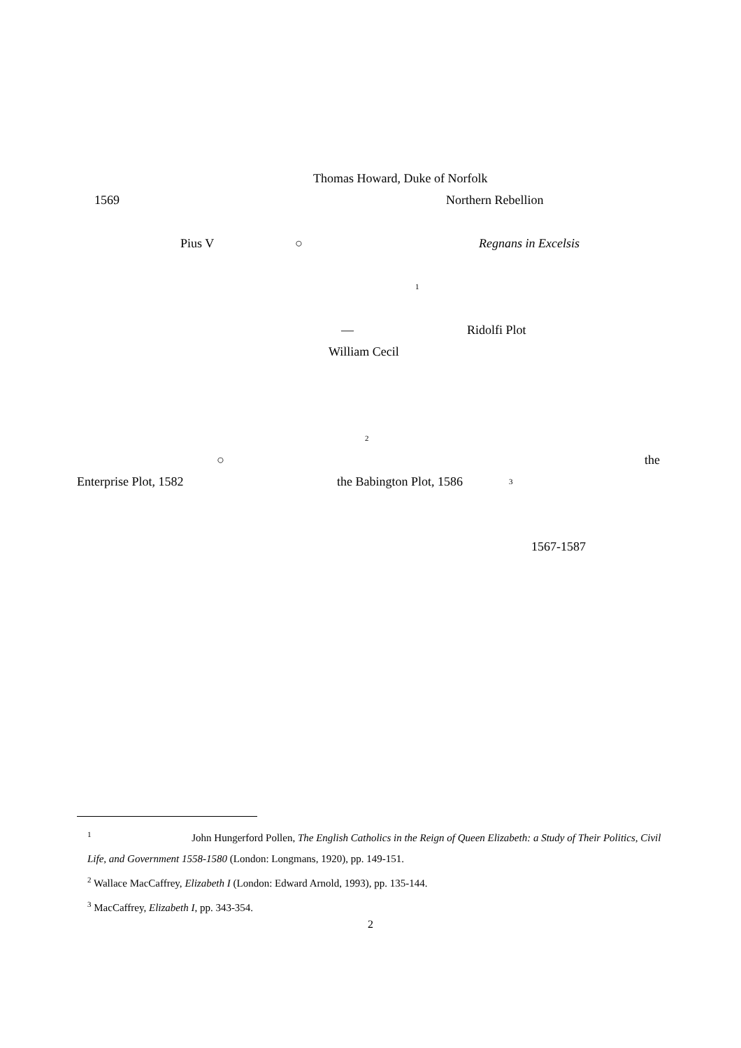Thomas Howard, Duke of Norfolk
1569 Northern Rebellion
Pius V ○ Regnans in Excelsis
<sup>1</sup>
— Ridolfi Plot
William Cecil
<sup>2</sup>
○ the
Enterprise Plot, 1582 the Babington Plot, 1586<sup>3</sup>
1567-1587
<sup>1</sup> John Hungerford Pollen, The English Catholics in the Reign of Queen Elizabeth: a Study of Their Politics, Civil Life, and Government 1558-1580 (London: Longmans, 1920), pp. 149-151.
<sup>2</sup> Wallace MacCaffrey, Elizabeth I (London: Edward Arnold, 1993), pp. 135-144.
<sup>3</sup> MacCaffrey, Elizabeth I, pp. 343-354.
2